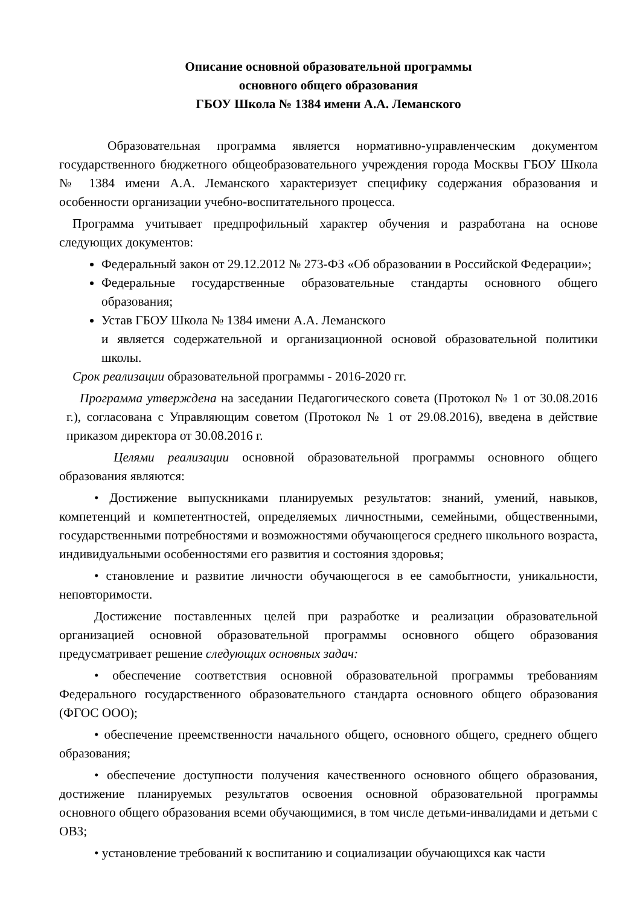Описание основной образовательной программы
основного общего образования
ГБОУ Школа № 1384 имени А.А. Леманского
Образовательная программа является нормативно-управленческим документом государственного бюджетного общеобразовательного учреждения города Москвы ГБОУ Школа № 1384 имени А.А. Леманского характеризует специфику содержания образования и особенности организации учебно-воспитательного процесса.
Программа учитывает предпрофильный характер обучения и разработана на основе следующих документов:
Федеральный закон от 29.12.2012 № 273-ФЗ «Об образовании в Российской Федерации»;
Федеральные государственные образовательные стандарты основного общего образования;
Устав ГБОУ Школа № 1384 имени А.А. Леманского
и является содержательной и организационной основой образовательной политики школы.
Срок реализации образовательной программы - 2016-2020 гг.
Программа утверждена на заседании Педагогического совета (Протокол № 1 от 30.08.2016 г.), согласована с Управляющим советом (Протокол № 1 от 29.08.2016), введена в действие приказом директора от 30.08.2016 г.
Целями реализации основной образовательной программы основного общего образования являются:
• Достижение выпускниками планируемых результатов: знаний, умений, навыков, компетенций и компетентностей, определяемых личностными, семейными, общественными, государственными потребностями и возможностями обучающегося среднего школьного возраста, индивидуальными особенностями его развития и состояния здоровья;
• становление и развитие личности обучающегося в ее самобытности, уникальности, неповторимости.
Достижение поставленных целей при разработке и реализации образовательной организацией основной образовательной программы основного общего образования предусматривает решение следующих основных задач:
• обеспечение соответствия основной образовательной программы требованиям Федерального государственного образовательного стандарта основного общего образования (ФГОС ООО);
• обеспечение преемственности начального общего, основного общего, среднего общего образования;
• обеспечение доступности получения качественного основного общего образования, достижение планируемых результатов освоения основной образовательной программы основного общего образования всеми обучающимися, в том числе детьми-инвалидами и детьми с ОВЗ;
• установление требований к воспитанию и социализации обучающихся как части